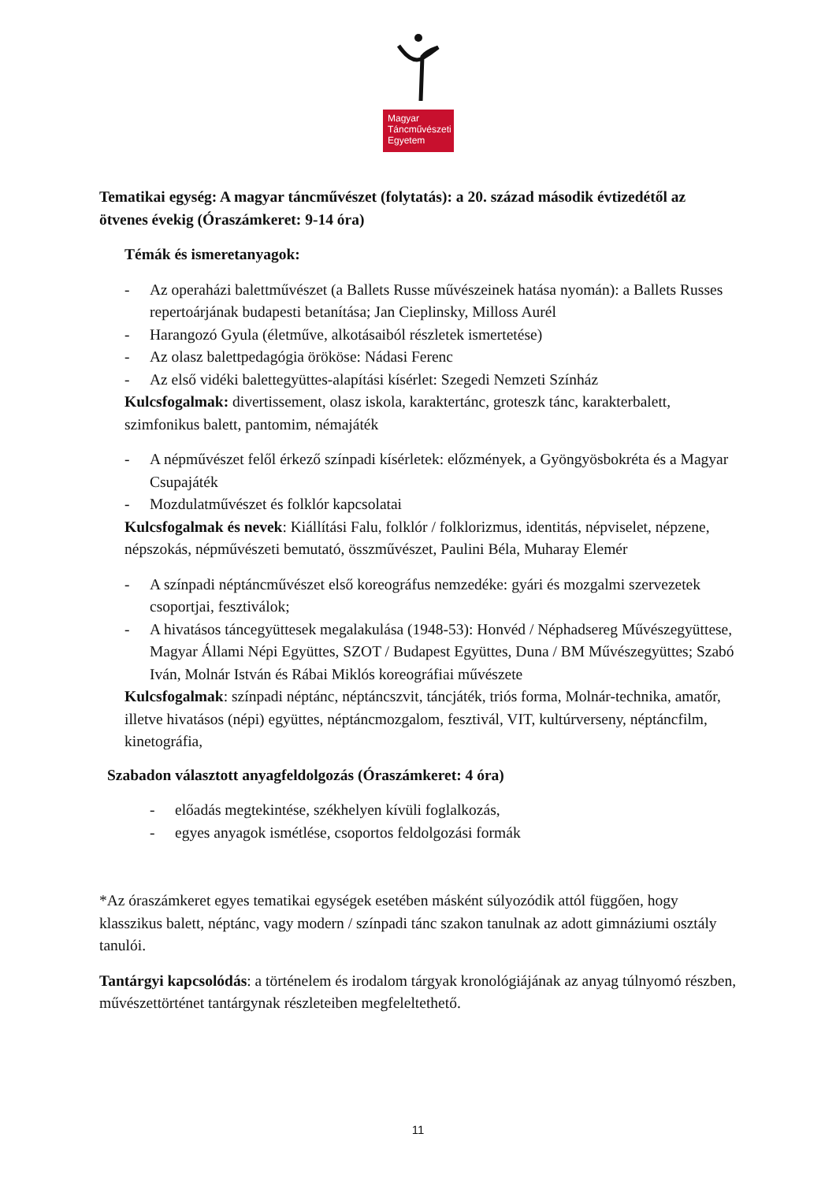Magyar
Táncművészeti
Egyetem
Tematikai egység: A magyar táncművészet (folytatás): a 20. század második évtizedétől az ötvenes évekig (Óraszámkeret: 9-14 óra)
Témák és ismeretanyagok:
- Az operaházi balettművészet (a Ballets Russe művészeinek hatása nyomán): a Ballets Russes repertoárjának budapesti betanítása; Jan Cieplinsky, Milloss Aurél
- Harangozó Gyula (életműve, alkotásaiból részletek ismertetése)
- Az olasz balettpedagógia örököse: Nádasi Ferenc
- Az első vidéki balettegyüttes-alapítási kísérlet: Szegedi Nemzeti Színház
Kulcsfogalmak: divertissement, olasz iskola, karaktertánc, groteszk tánc, karakterbalett, szimfonikus balett, pantomim, némajáték
- A népművészet felől érkező színpadi kísérletek: előzmények, a Gyöngyösbokréta és a Magyar Csupajáték
- Mozdulatművészet és folklór kapcsolatai
Kulcsfogalmak és nevek: Kiállítási Falu, folklór / folklorizmus, identitás, népviselet, népzene, népszokás, népművészeti bemutató, összművészet, Paulini Béla, Muharay Elemér
- A színpadi néptáncművészet első koreográfus nemzedéke: gyári és mozgalmi szervezetek csoportjai, fesztiválok;
- A hivatásos táncegyüttesek megalakulása (1948-53): Honvéd / Néphadsereg Művészegyüttese, Magyar Állami Népi Együttes, SZOT / Budapest Együttes, Duna / BM Művészegyüttes; Szabó Iván, Molnár István és Rábai Miklós koreográfiai művészete
Kulcsfogalmak: színpadi néptánc, néptáncszvit, táncjáték, triós forma, Molnár-technika, amatőr, illetve hivatásos (népi) együttes, néptáncmozgalom, fesztivál, VIT, kultúrverseny, néptáncfilm, kinetográfia,
Szabadon választott anyagfeldolgozás (Óraszámkeret: 4 óra)
- előadás megtekintése, székhelyen kívüli foglalkozás,
- egyes anyagok ismétlése, csoportos feldolgozási formák
*Az óraszámkeret egyes tematikai egységek esetében másként súlyozódik attól függően, hogy klasszikus balett, néptánc, vagy modern / színpadi tánc szakon tanulnak az adott gimnáziumi osztály tanulói.
Tantárgyi kapcsolódás: a történelem és irodalom tárgyak kronológiájának az anyag túlnyomó részben, művészettörténet tantárgynak részleteiben megfeleltethető.
11